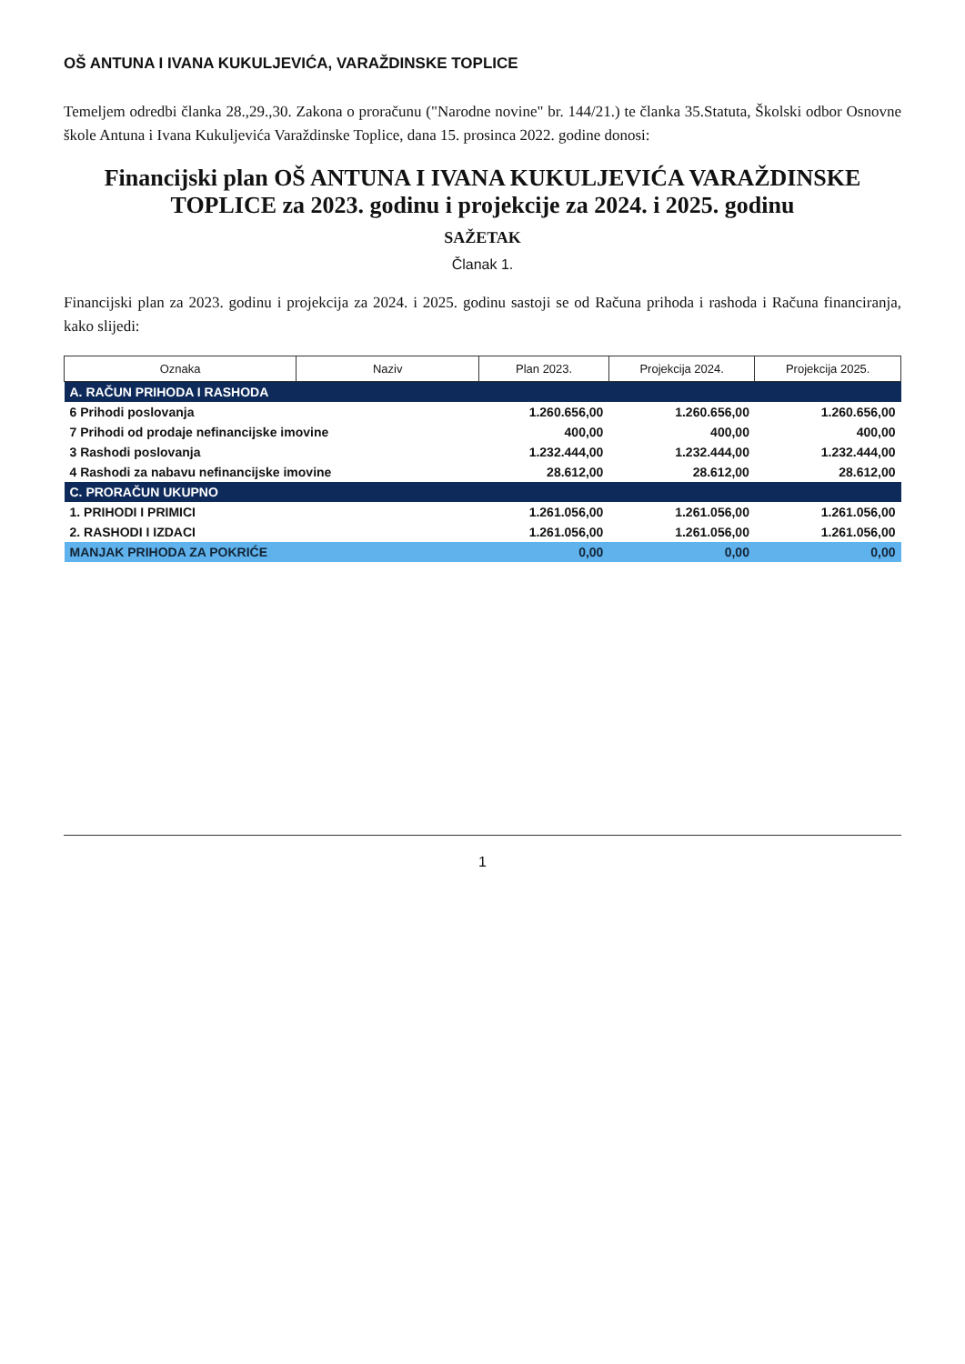OŠ ANTUNA I IVANA KUKULJEVIĆA, VARAŽDINSKE TOPLICE
Temeljem odredbi članka 28.,29.,30. Zakona o proračunu ("Narodne novine" br. 144/21.) te članka 35.Statuta, Školski odbor Osnovne škole Antuna i Ivana Kukuljevića Varaždinske Toplice, dana 15. prosinca 2022. godine donosi:
Financijski plan OŠ ANTUNA I IVANA KUKULJEVIĆA VARAŽDINSKE TOPLICE za 2023. godinu i projekcije za 2024. i 2025. godinu
SAŽETAK
Članak 1.
Financijski plan za 2023. godinu i projekcija za 2024. i 2025. godinu sastoji se od Računa prihoda i rashoda i Računa financiranja, kako slijedi:
| Oznaka | Naziv | Plan 2023. | Projekcija 2024. | Projekcija 2025. |
| --- | --- | --- | --- | --- |
| A. RAČUN PRIHODA I RASHODA | | | | |
| 6 Prihodi poslovanja | | 1.260.656,00 | 1.260.656,00 | 1.260.656,00 |
| 7 Prihodi od prodaje nefinancijske imovine | | 400,00 | 400,00 | 400,00 |
| 3 Rashodi poslovanja | | 1.232.444,00 | 1.232.444,00 | 1.232.444,00 |
| 4 Rashodi za nabavu nefinancijske imovine | | 28.612,00 | 28.612,00 | 28.612,00 |
| C. PRORAČUN UKUPNO | | | | |
| 1. PRIHODI I PRIMICI | | 1.261.056,00 | 1.261.056,00 | 1.261.056,00 |
| 2. RASHODI I IZDACI | | 1.261.056,00 | 1.261.056,00 | 1.261.056,00 |
| MANJAK PRIHODA ZA POKRIĆE | | 0,00 | 0,00 | 0,00 |
1